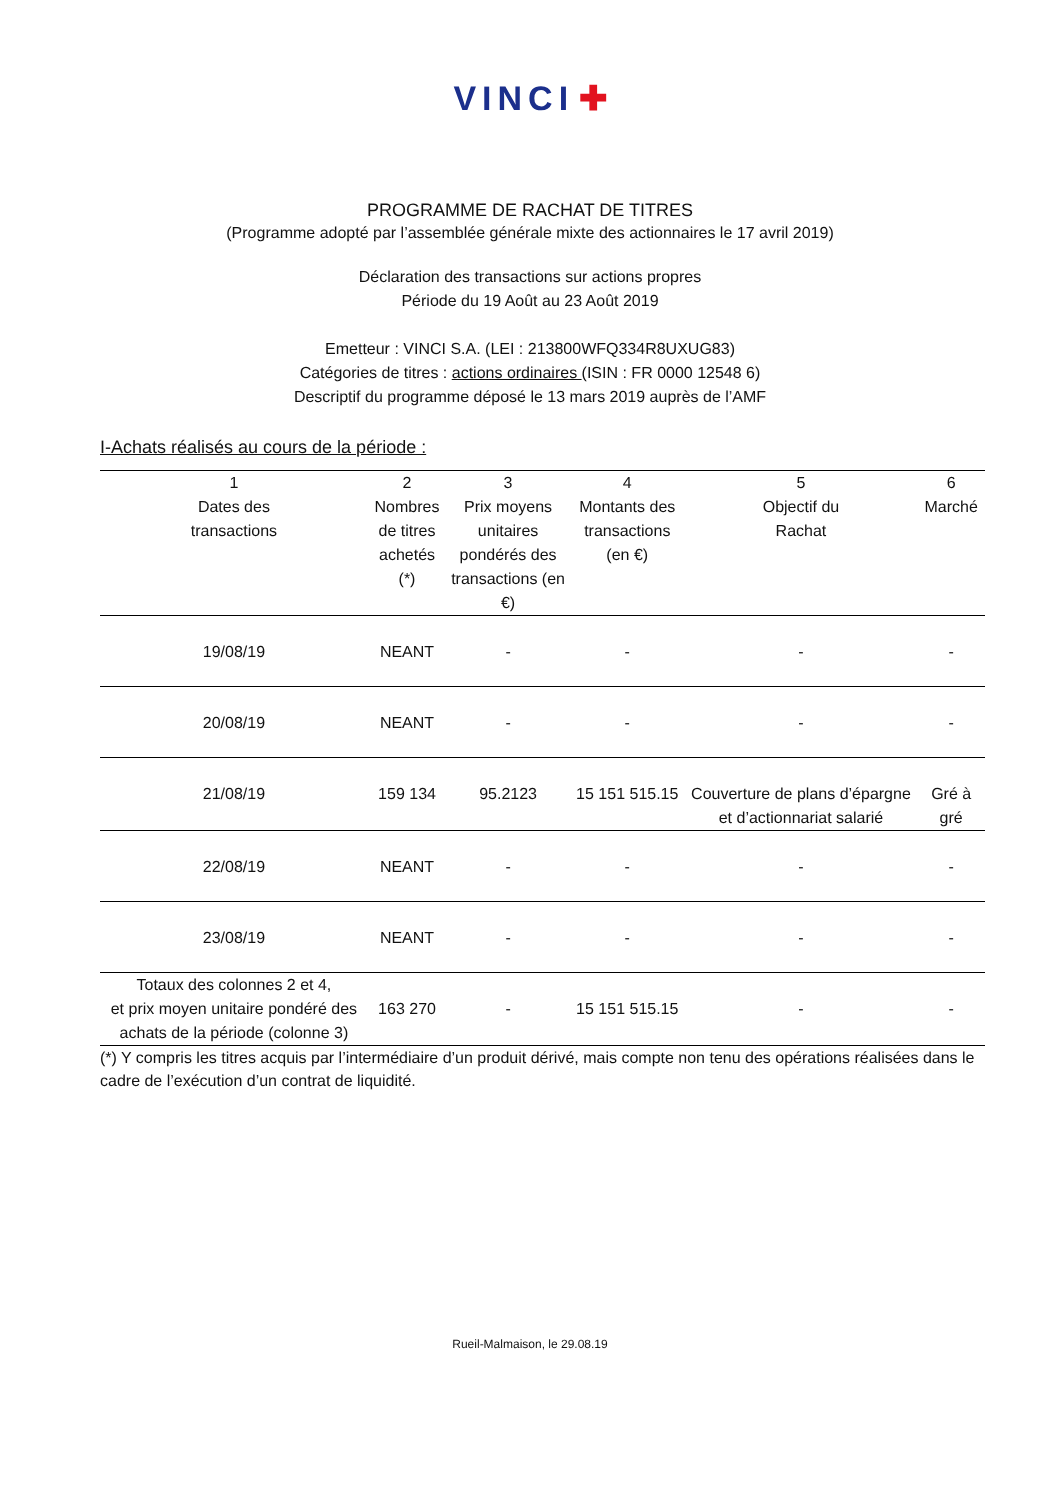VINCI ✚
PROGRAMME DE RACHAT DE TITRES
(Programme adopté par l’assemblée générale mixte des actionnaires le 17 avril 2019)
Déclaration des transactions sur actions propres
Période du 19 Août au 23 Août 2019
Emetteur : VINCI S.A. (LEI : 213800WFQ334R8UXUG83)
Catégories de titres : actions ordinaires (ISIN : FR 0000 12548 6)
Descriptif du programme déposé le 13 mars 2019 auprès de l’AMF
I-Achats réalisés au cours de la période :
| 1 Dates des transactions | 2 Nombres de titres achetés (*) | 3 Prix moyens unitaires pondérés des transactions (en €) | 4 Montants des transactions (en €) | 5 Objectif du Rachat | 6 Marché |
| --- | --- | --- | --- | --- | --- |
| 19/08/19 | NEANT | - | - | - | - |
| 20/08/19 | NEANT | - | - | - | - |
| 21/08/19 | 159 134 | 95.2123 | 15 151 515.15 | Couverture de plans d’épargne et d’actionnariat salarié | Gré à gré |
| 22/08/19 | NEANT | - | - | - | - |
| 23/08/19 | NEANT | - | - | - | - |
| Totaux des colonnes 2 et 4, et prix moyen unitaire pondéré des achats de la période (colonne 3) | 163 270 | - | 15 151 515.15 | - | - |
(*) Y compris les titres acquis par l’intermédiaire d’un produit dérivé, mais compte non tenu des opérations réalisées dans le cadre de l’exécution d’un contrat de liquidité.
Rueil-Malmaison, le 29.08.19